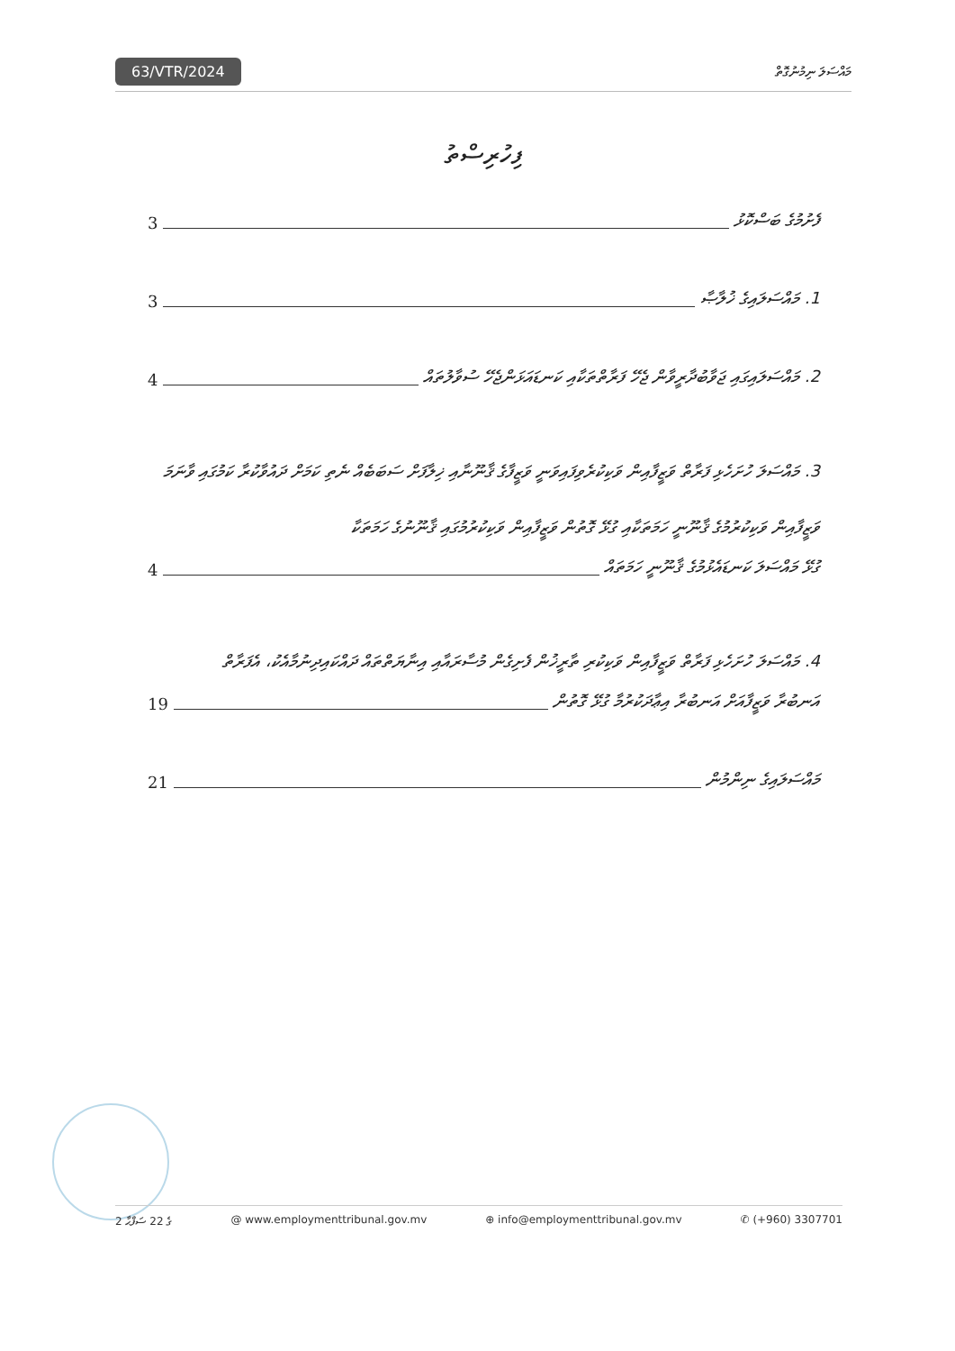63/VTR/2024 މައްސަލަ ނިމުނުގޮތް
ފިހުރިސްތު
ފެށުމުގެ ބަސްކޮޅު 3
1. މައްސަލައިގެ ޚުލާޞާ 3
2. މައްސަލައިގައި ޖަވާބުދާރީވާން ޖެހޭ ފަރާތްތަކާއި ކަނޑައަޅަންޖެހޭ ސުވާލުތައް 4
3. މައްސަލަ ހުށަހެޅި ފަރާތް ވަޒީފާއިން ވަކިކުރެވިފައިވަނީ ވަޒީފާގެ ޤާނޫނާއި ޚިލާފަށް ސަބަބެއް ނެތި ކަމަށް ދައުވާކުރާ ކަމުގައި ވާނަމަ ވަޒީފާއިން ވަކިކުރުމުގެ ޤާނޫނީ ހަމަތަކާއި ގުޅޭ ގޮތުން ވަޒީފާއިން ވަކިކުރުމުގައި ޤާނޫނުގެ ހަމަތަކާ
ގުޅޭ މައްސަލަ ކަނޑައެޅުމުގެ ޤާނޫނީ ހަމަތައް 4
4. މައްސަލަ ހުށަހެޅި ފަރާތް ވަޒީފާއިން ވަކިކުރި ތާރީޚުން ފެށިގެން މުސާރައާއި އިނާޔަތްތައް ދައްކައިދިނުމާއެކު، އެފަރާތް
އަނބުރާ ވަޒީފާއަށް އަނބުރާ އިޢާދަކުރުމާ ގުޅޭ ގޮތުން 19
މައްސަލައިގެ ނިންމުން 21
2 ގެ 22 ސަފްޙާ @ www.employmenttribunal.gov.mv ⊕ info@employmenttribunal.gov.mv ✆ (+960) 3307701